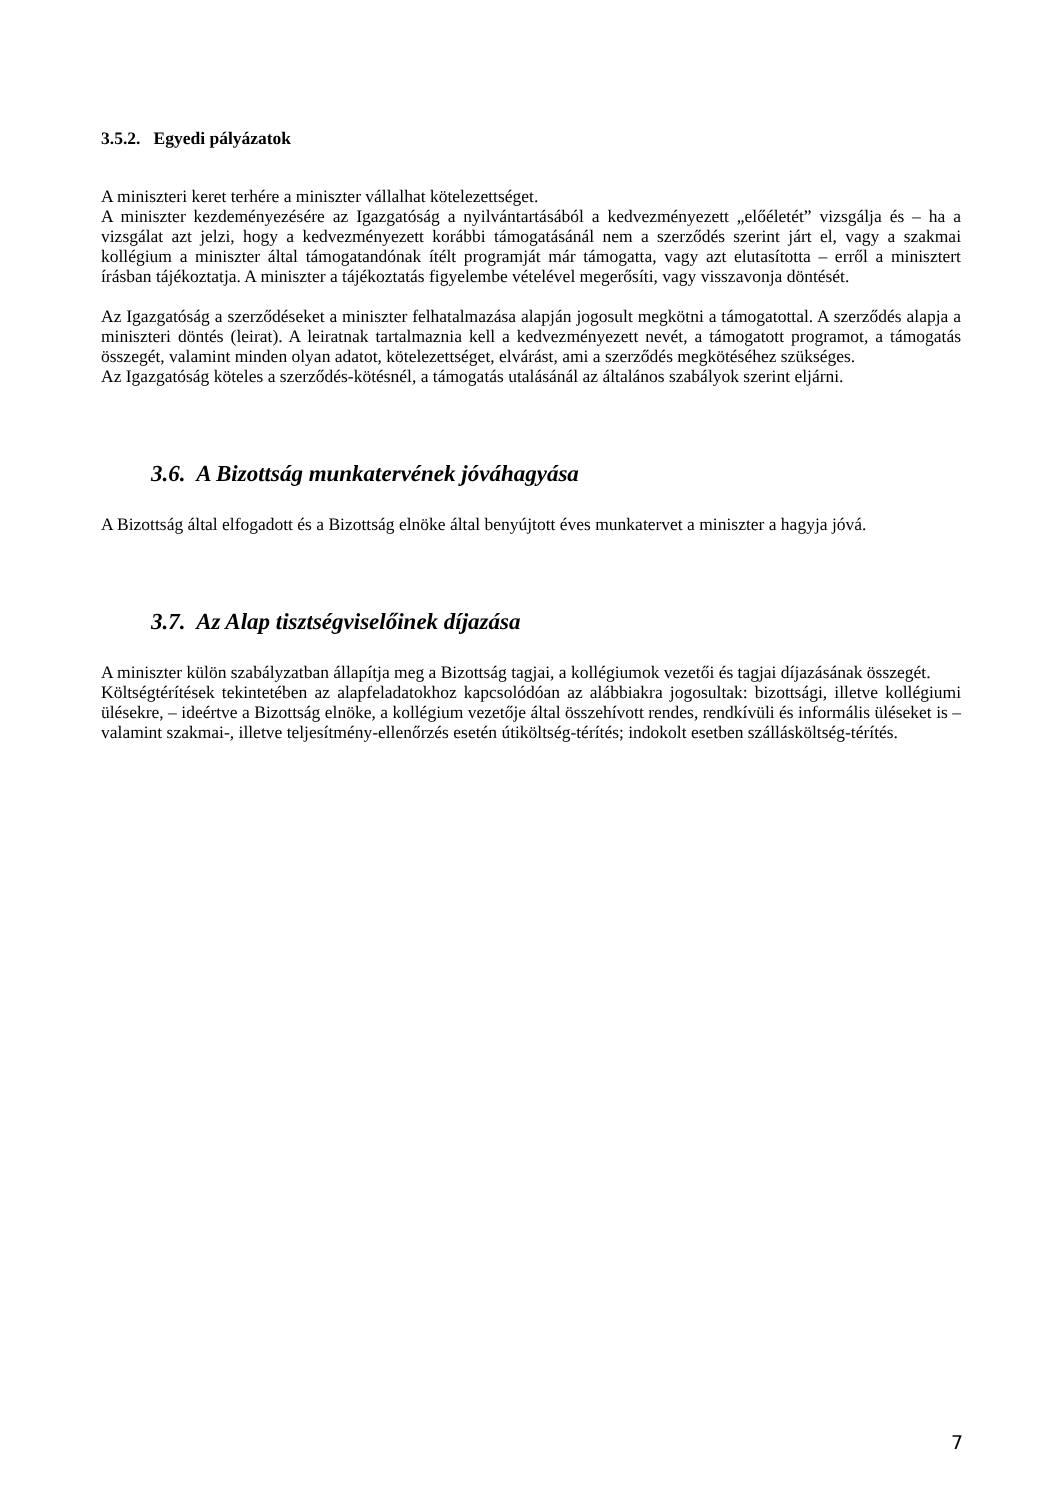3.5.2. Egyedi pályázatok
A miniszteri keret terhére a miniszter vállalhat kötelezettséget.
A miniszter kezdeményezésére az Igazgatóság a nyilvántartásából a kedvezményezett „előéletét” vizsgálja és – ha a vizsgálat azt jelzi, hogy a kedvezményezett korábbi támogatásánál nem a szerződés szerint járt el, vagy a szakmai kollégium a miniszter által támogatandónak ítélt programját már támogatta, vagy azt elutasította – erről a minisztert írásban tájékoztatja. A miniszter a tájékoztatás figyelembe vételével megerősíti, vagy visszavonja döntését.
Az Igazgatóság a szerződéseket a miniszter felhatalmazása alapján jogosult megkötni a támogatottal. A szerződés alapja a miniszteri döntés (leirat). A leiratnak tartalmaznia kell a kedvezményezett nevét, a támogatott programot, a támogatás összegét, valamint minden olyan adatot, kötelezettséget, elvárást, ami a szerződés megkötéséhez szükséges.
Az Igazgatóság köteles a szerződés-kötésnél, a támogatás utalásánál az általános szabályok szerint eljárni.
3.6. A Bizottság munkatervének jóváhagyása
A Bizottság által elfogadott és a Bizottság elnöke által benyújtott éves munkatervet a miniszter a hagyja jóvá.
3.7. Az Alap tisztségviselőinek díjazása
A miniszter külön szabályzatban állapítja meg a Bizottság tagjai, a kollégiumok vezetői és tagjai díjazásának összegét.
Költségtérítések tekintetében az alapfeladatokhoz kapcsolódóan az alábbiakra jogosultak: bizottsági, illetve kollégiumi ülésekre, – ideértve a Bizottság elnöke, a kollégium vezetője által összehívott rendes, rendkívüli és informális üléseket is – valamint szakmai-, illetve teljesítmény-ellenőrzés esetén útiköltség-térítés; indokolt esetben szállásköltség-térítés.
7